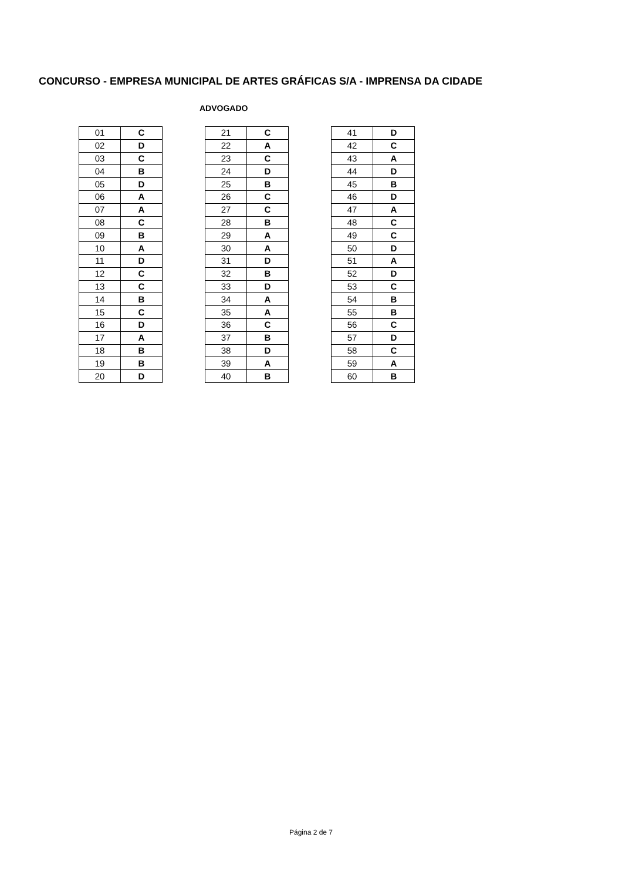CONCURSO - EMPRESA MUNICIPAL DE ARTES GRÁFICAS S/A - IMPRENSA DA CIDADE
ADVOGADO
| 01 | C |
| 02 | D |
| 03 | C |
| 04 | B |
| 05 | D |
| 06 | A |
| 07 | A |
| 08 | C |
| 09 | B |
| 10 | A |
| 11 | D |
| 12 | C |
| 13 | C |
| 14 | B |
| 15 | C |
| 16 | D |
| 17 | A |
| 18 | B |
| 19 | B |
| 20 | D |
| 21 | C |
| 22 | A |
| 23 | C |
| 24 | D |
| 25 | B |
| 26 | C |
| 27 | C |
| 28 | B |
| 29 | A |
| 30 | A |
| 31 | D |
| 32 | B |
| 33 | D |
| 34 | A |
| 35 | A |
| 36 | C |
| 37 | B |
| 38 | D |
| 39 | A |
| 40 | B |
| 41 | D |
| 42 | C |
| 43 | A |
| 44 | D |
| 45 | B |
| 46 | D |
| 47 | A |
| 48 | C |
| 49 | C |
| 50 | D |
| 51 | A |
| 52 | D |
| 53 | C |
| 54 | B |
| 55 | B |
| 56 | C |
| 57 | D |
| 58 | C |
| 59 | A |
| 60 | B |
Página 2 de 7